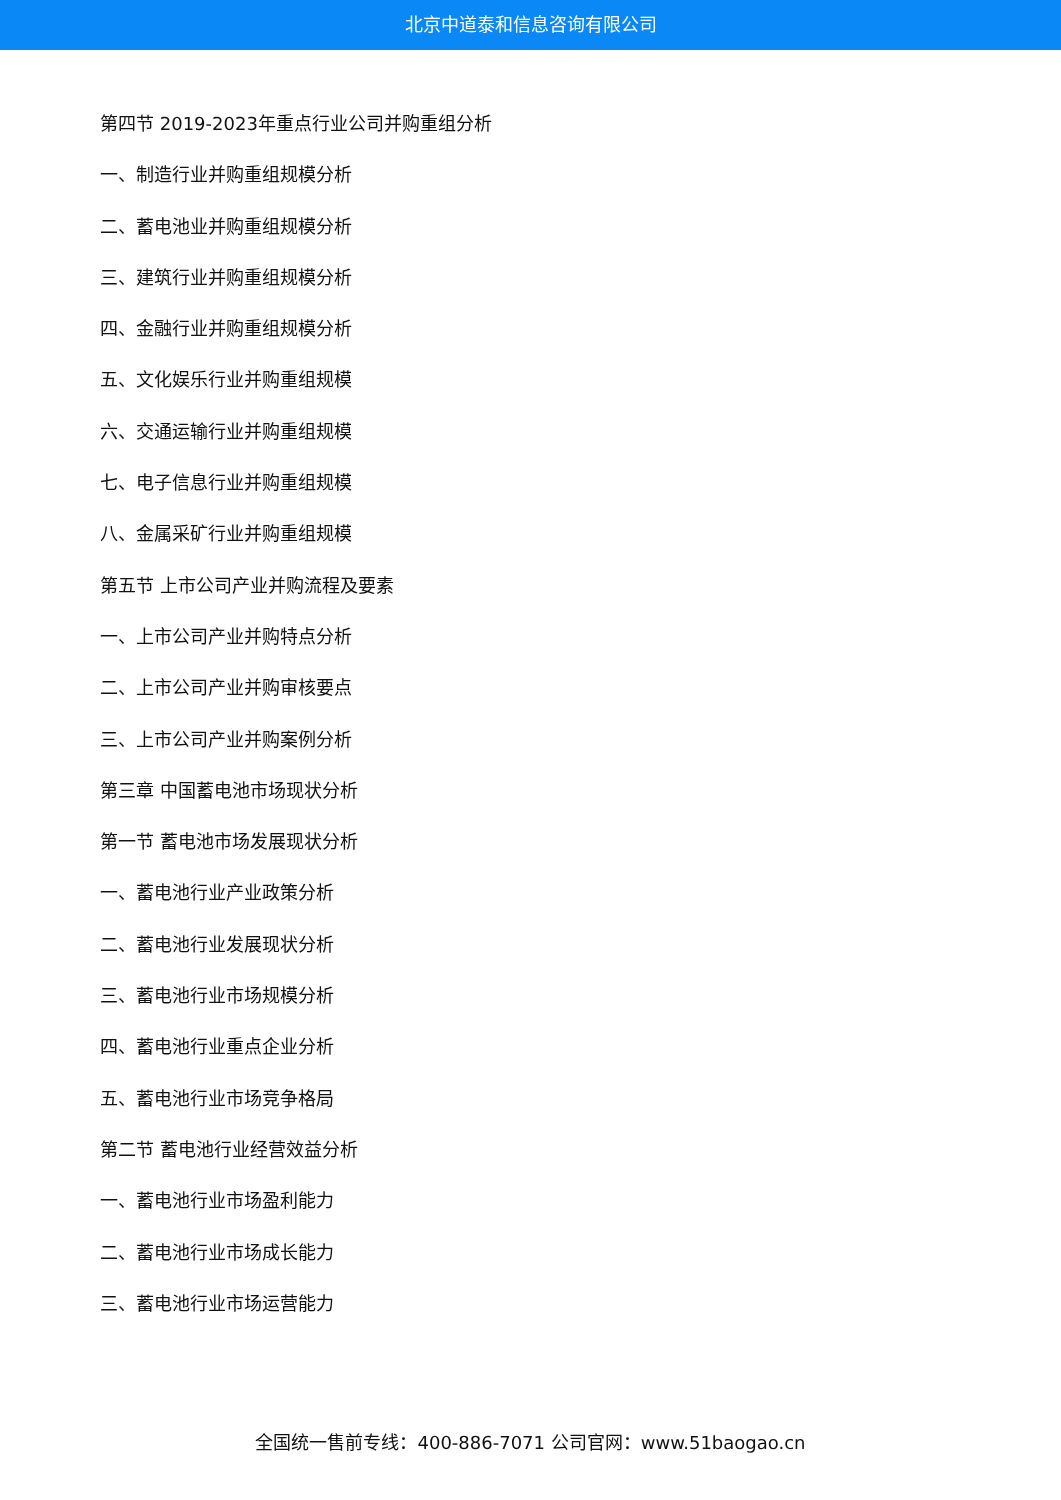北京中道泰和信息咨询有限公司
第四节 2019-2023年重点行业公司并购重组分析
一、制造行业并购重组规模分析
二、蓄电池业并购重组规模分析
三、建筑行业并购重组规模分析
四、金融行业并购重组规模分析
五、文化娱乐行业并购重组规模
六、交通运输行业并购重组规模
七、电子信息行业并购重组规模
八、金属采矿行业并购重组规模
第五节 上市公司产业并购流程及要素
一、上市公司产业并购特点分析
二、上市公司产业并购审核要点
三、上市公司产业并购案例分析
第三章 中国蓄电池市场现状分析
第一节 蓄电池市场发展现状分析
一、蓄电池行业产业政策分析
二、蓄电池行业发展现状分析
三、蓄电池行业市场规模分析
四、蓄电池行业重点企业分析
五、蓄电池行业市场竞争格局
第二节 蓄电池行业经营效益分析
一、蓄电池行业市场盈利能力
二、蓄电池行业市场成长能力
三、蓄电池行业市场运营能力
全国统一售前专线：400-886-7071 公司官网：www.51baogao.cn